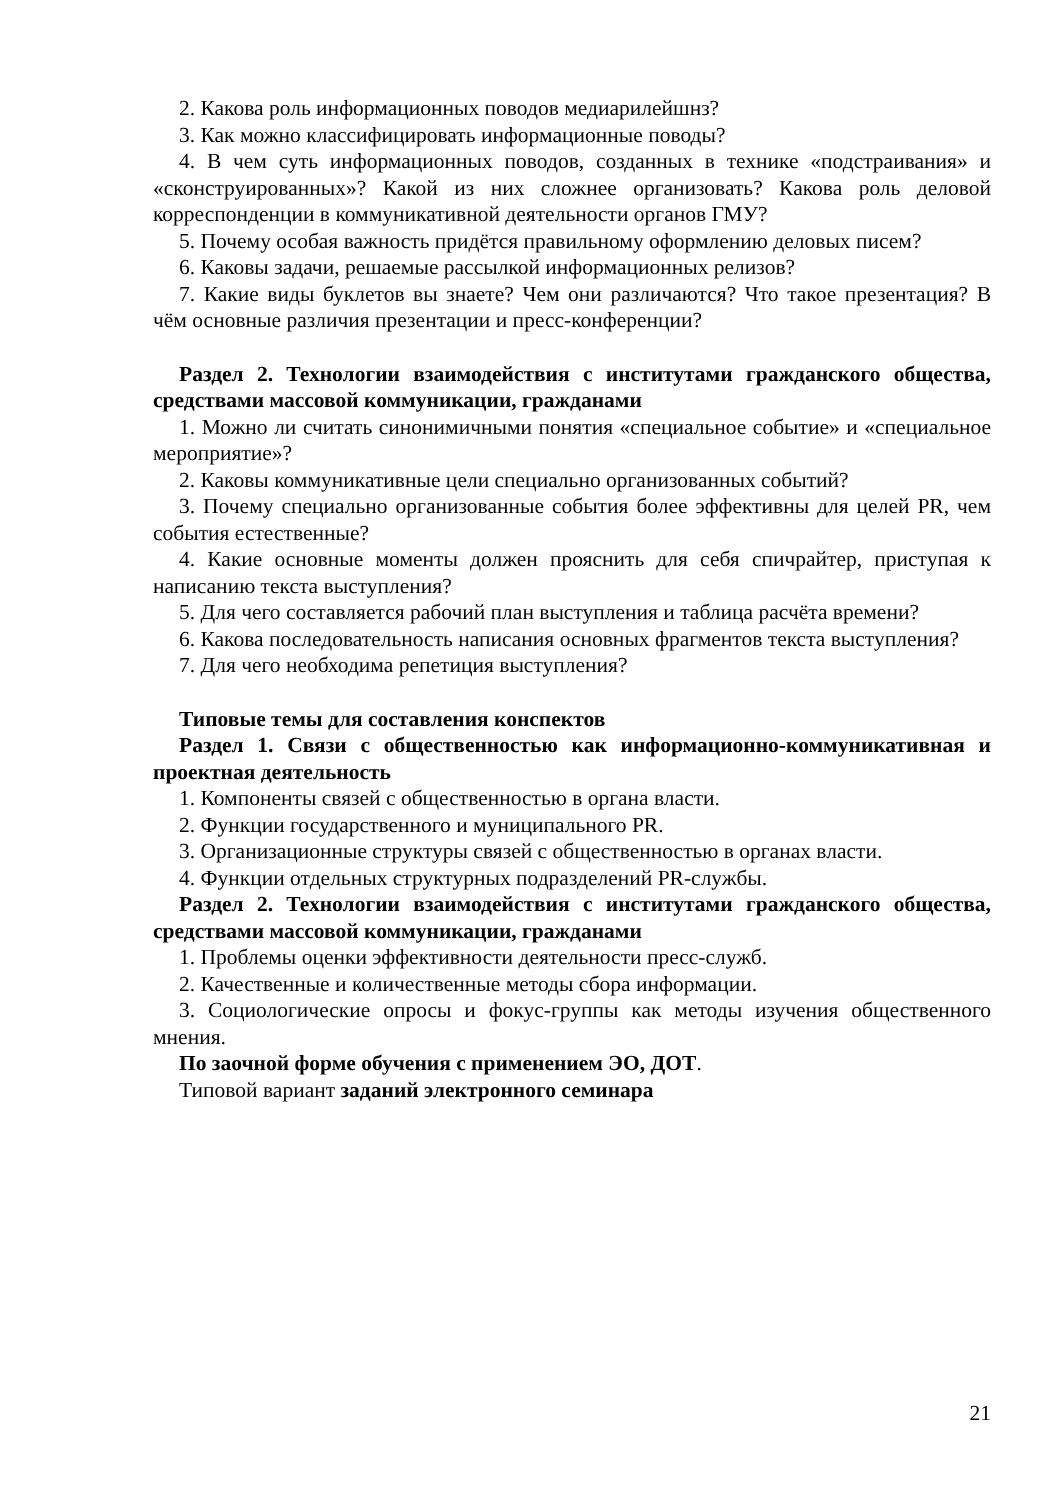2. Какова роль информационных поводов медиарилейшнз?
3. Как можно классифицировать информационные поводы?
4. В чем суть информационных поводов, созданных в технике «подстраивания» и «сконструированных»? Какой из них сложнее организовать? Какова роль деловой корреспонденции в коммуникативной деятельности органов ГМУ?
5. Почему особая важность придётся правильному оформлению деловых писем?
6. Каковы задачи, решаемые рассылкой информационных релизов?
7. Какие виды буклетов вы знаете? Чем они различаются? Что такое презентация? В чём основные различия презентации и пресс-конференции?
Раздел 2. Технологии взаимодействия с институтами гражданского общества, средствами массовой коммуникации, гражданами
1. Можно ли считать синонимичными понятия «специальное событие» и «специальное мероприятие»?
2. Каковы коммуникативные цели специально организованных событий?
3. Почему специально организованные события более эффективны для целей PR, чем события естественные?
4. Какие основные моменты должен прояснить для себя спичрайтер, приступая к написанию текста выступления?
5. Для чего составляется рабочий план выступления и таблица расчёта времени?
6. Какова последовательность написания основных фрагментов текста выступления?
7. Для чего необходима репетиция выступления?
Типовые темы для составления конспектов
Раздел 1. Связи с общественностью как информационно-коммуникативная и проектная деятельность
1. Компоненты связей с общественностью в органа власти.
2. Функции государственного и муниципального PR.
3. Организационные структуры связей с общественностью в органах власти.
4. Функции отдельных структурных подразделений PR-службы.
Раздел 2. Технологии взаимодействия с институтами гражданского общества, средствами массовой коммуникации, гражданами
1. Проблемы оценки эффективности деятельности пресс-служб.
2. Качественные и количественные методы сбора информации.
3. Социологические опросы и фокус-группы как методы изучения общественного мнения.
По заочной форме обучения с применением ЭО, ДОТ.
Типовой вариант заданий электронного семинара
21